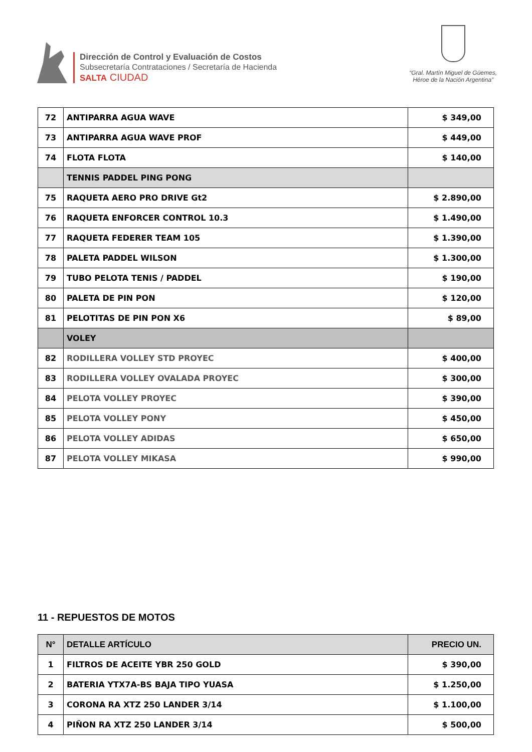Dirección de Control y Evaluación de Costos
Subsecretaría Contrataciones / Secretaría de Hacienda
SALTA CIUDAD
“Gral. Martín Miguel de Güemes,
Héroe de la Nación Argentina”
| 72 | ANTIPARRA AGUA WAVE | $ 349,00 |
| 73 | ANTIPARRA AGUA WAVE PROF | $ 449,00 |
| 74 | FLOTA FLOTA | $ 140,00 |
| | TENNIS PADDEL PING PONG | |
| 75 | RAQUETA AERO PRO DRIVE Gt2 | $ 2.890,00 |
| 76 | RAQUETA ENFORCER CONTROL 10.3 | $ 1.490,00 |
| 77 | RAQUETA FEDERER TEAM 105 | $ 1.390,00 |
| 78 | PALETA PADDEL WILSON | $ 1.300,00 |
| 79 | TUBO PELOTA TENIS / PADDEL | $ 190,00 |
| 80 | PALETA DE PIN PON | $ 120,00 |
| 81 | PELOTITAS DE PIN PON X6 | $ 89,00 |
| | VOLEY | |
| 82 | RODILLERA VOLLEY STD PROYEC | $ 400,00 |
| 83 | RODILLERA VOLLEY OVALADA PROYEC | $ 300,00 |
| 84 | PELOTA VOLLEY PROYEC | $ 390,00 |
| 85 | PELOTA VOLLEY PONY | $ 450,00 |
| 86 | PELOTA VOLLEY ADIDAS | $ 650,00 |
| 87 | PELOTA VOLLEY MIKASA | $ 990,00 |
11 - REPUESTOS DE MOTOS
| N° | DETALLE ARTÍCULO | PRECIO UN. |
| --- | --- | --- |
| 1 | FILTROS DE ACEITE YBR 250 GOLD | $ 390,00 |
| 2 | BATERIA YTX7A-BS BAJA TIPO YUASA | $ 1.250,00 |
| 3 | CORONA RA XTZ 250 LANDER 3/14 | $ 1.100,00 |
| 4 | PIÑON RA XTZ 250 LANDER 3/14 | $ 500,00 |